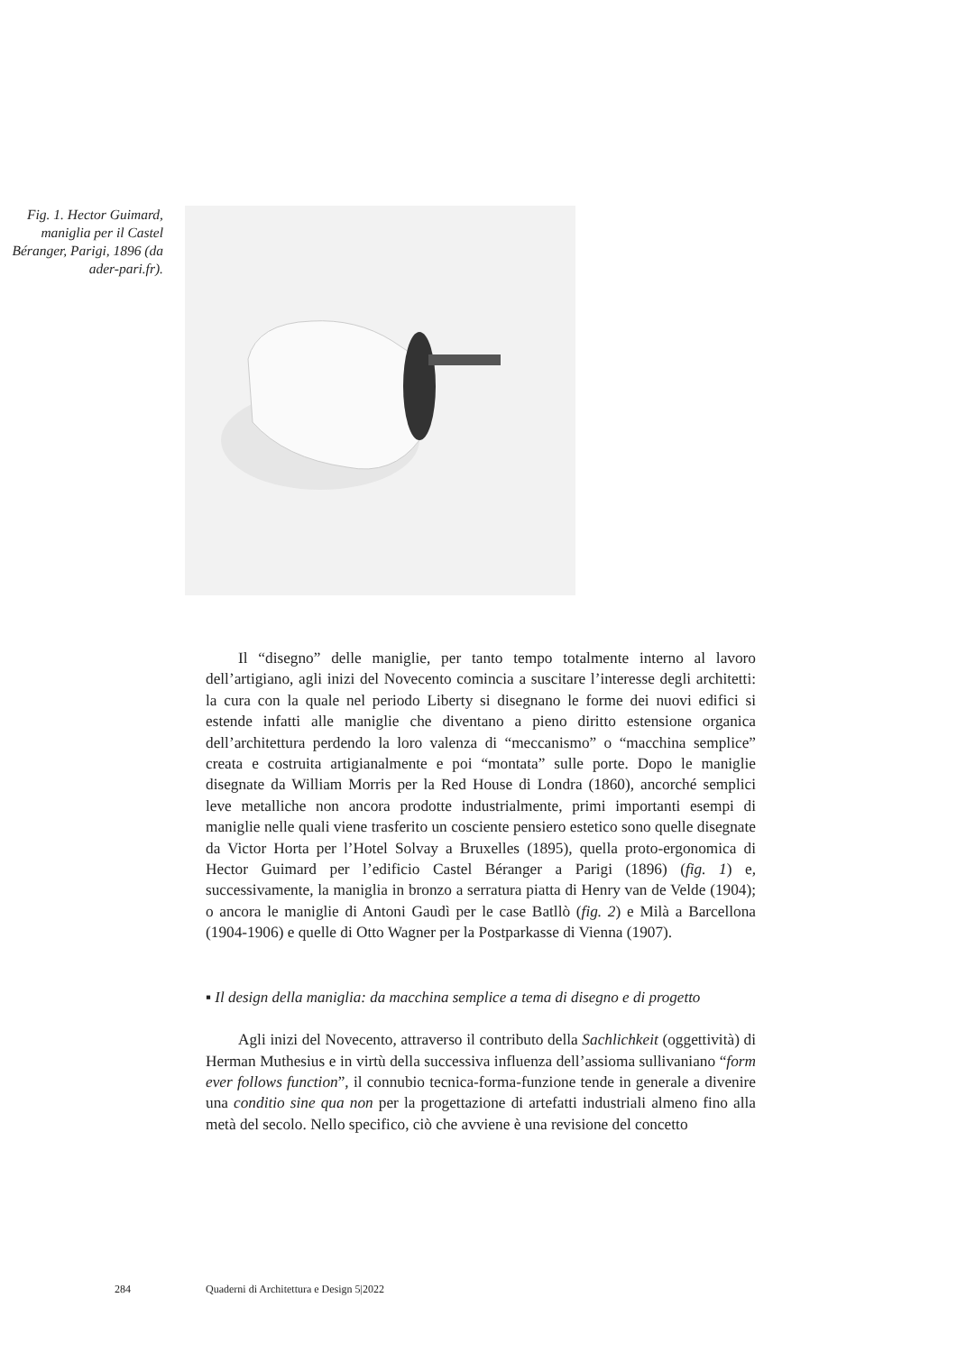Fig. 1. Hector Guimard, maniglia per il Castel Béranger, Parigi, 1896 (da ader-pari.fr).
Il “disegno” delle maniglie, per tanto tempo totalmente interno al lavoro dell’artigiano, agli inizi del Novecento comincia a suscitare l’interesse degli architetti: la cura con la quale nel periodo Liberty si disegnano le forme dei nuovi edifici si estende infatti alle maniglie che diventano a pieno diritto estensione organica dell’architettura perdendo la loro valenza di “meccanismo” o “macchina semplice” creata e costruita artigianalmente e poi “montata” sulle porte. Dopo le maniglie disegnate da William Morris per la Red House di Londra (1860), ancorché semplici leve metalliche non ancora prodotte industrialmente, primi importanti esempi di maniglie nelle quali viene trasferito un cosciente pensiero estetico sono quelle disegnate da Victor Horta per l’Hotel Solvay a Bruxelles (1895), quella proto-ergonomica di Hector Guimard per l’edificio Castel Béranger a Parigi (1896) (fig. 1) e, successivamente, la maniglia in bronzo a serratura piatta di Henry van de Velde (1904); o ancora le maniglie di Antoni Gaudì per le case Batllò (fig. 2) e Milà a Barcellona (1904-1906) e quelle di Otto Wagner per la Postparkasse di Vienna (1907).
▪ Il design della maniglia: da macchina semplice a tema di disegno e di progetto
Agli inizi del Novecento, attraverso il contributo della Sachlichkeit (oggettività) di Herman Muthesius e in virtù della successiva influenza dell’assioma sullivaniano “form ever follows function”, il connubio tecnica-forma-funzione tende in generale a divenire una conditio sine qua non per la progettazione di artefatti industriali almeno fino alla metà del secolo. Nello specifico, ciò che avviene è una revisione del concetto
284 Quaderni di Architettura e Design 5|2022